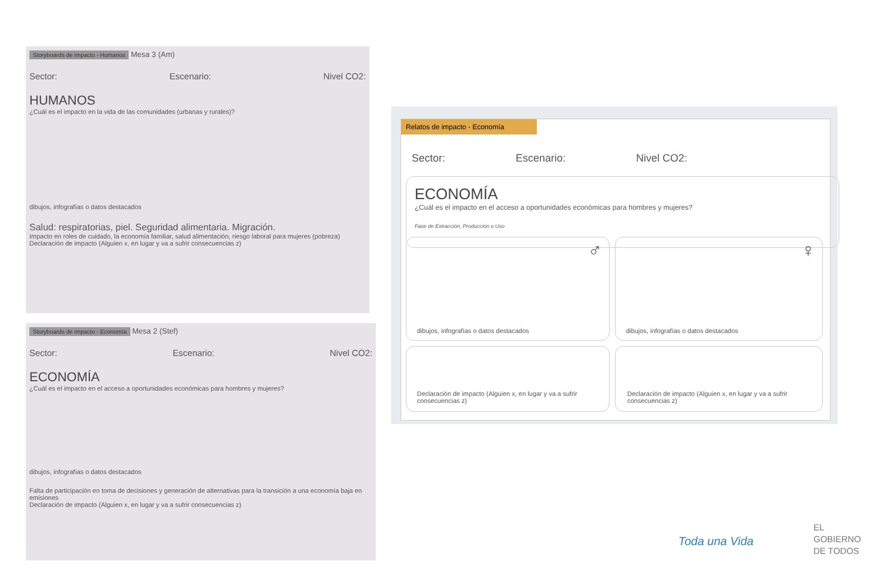Storyboards de impacto - Humanos Mesa 3 (Am)
Sector: Escenario: Nivel CO2:
HUMANOS
¿Cuál es el impacto en la vida de las comunidades (urbanas y rurales)?
dibujos, infografías o datos destacados
Salud: respiratorias, piel. Seguridad alimentaria. Migración.
Impacto en roles de cuidado, la economía familiar, salud alimentación, riesgo laboral para mujeres (pobreza)
Declaración de impacto (Alguien x, en lugar y va a sufrir consecuencias z)
Storyboards de impacto - Economía Mesa 2 (Stef)
Sector: Escenario: Nivel CO2:
ECONOMÍA
¿Cuál es el impacto en el acceso a oportunidades económicas para hombres y mujeres?
dibujos, infografías o datos destacados
Falta de participación en toma de decisiones y generación de alternativas para la transición a una economía baja en emisiones
Declaración de impacto (Alguien x, en lugar y va a sufrir consecuencias z)
Relatos de impacto - Economía
Sector: Escenario: Nivel CO2:
ECONOMÍA
¿Cuál es el impacto en el acceso a oportunidades económicas para hombres y mujeres?
Fase de Extracción, Producción o Uso
♂
dibujos, infografías o datos destacados
♀
dibujos, infografías o datos destacados
Declaración de impacto (Alguien x, en lugar y va a sufrir consecuencias z)
Declaración de impacto (Alguien x, en lugar y va a sufrir consecuencias z)
Toda una Vida
EL
GOBIERNO
DE TODOS